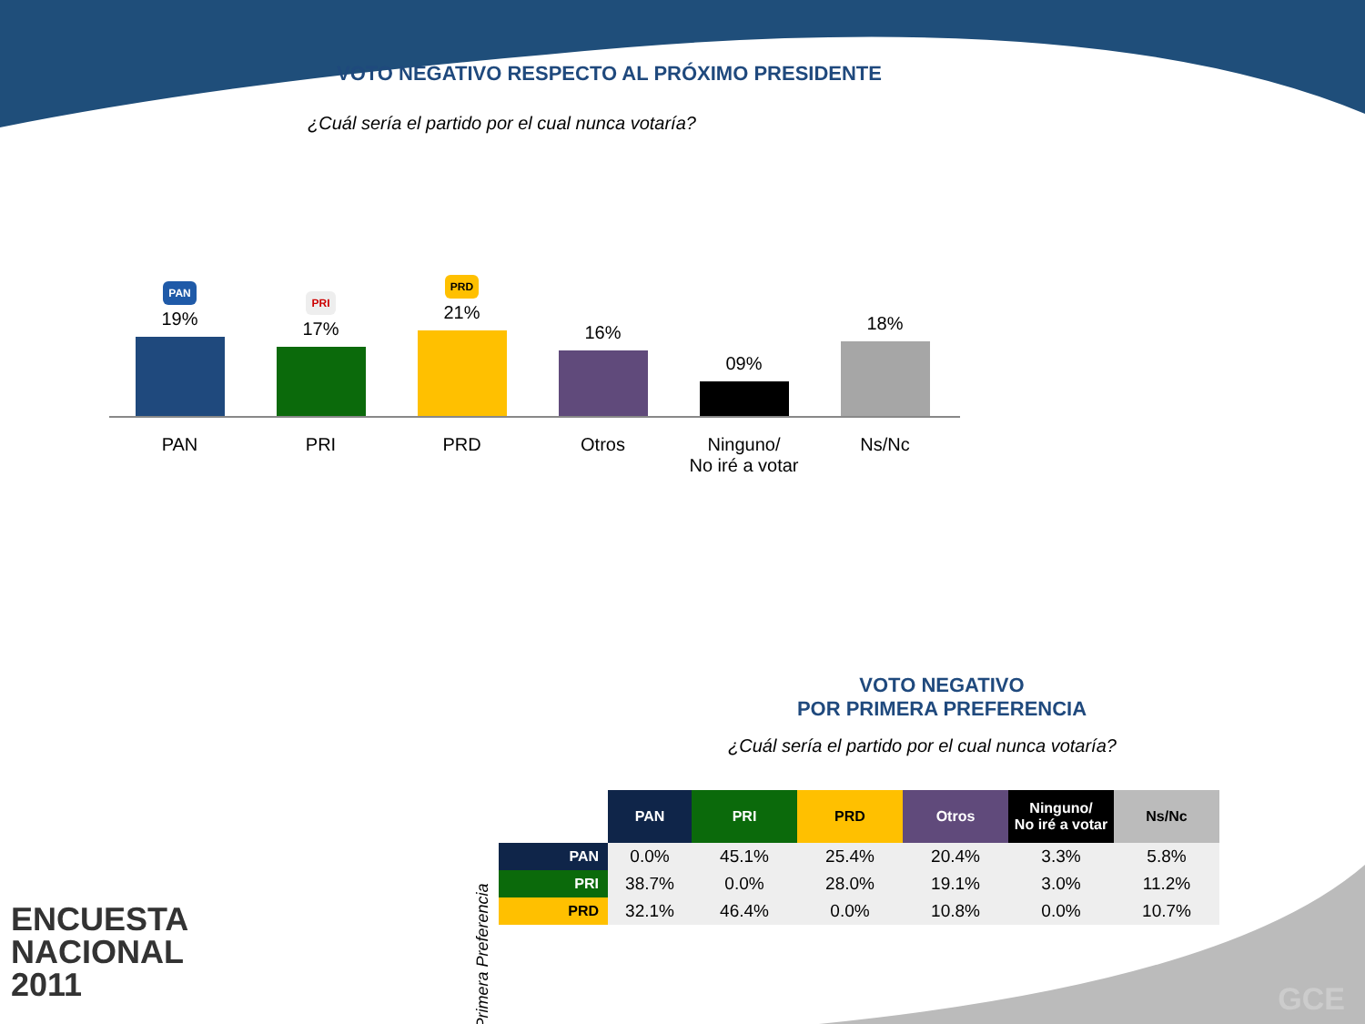VOTO NEGATIVO RESPECTO AL PRÓXIMO PRESIDENTE
¿Cuál sería el partido por el cual nunca votaría?
PAN
19%
PRI
17%
PRD
21%
16%
09%
18%
PAN PRI PRD Otros Ninguno/
No iré a votar
Ns/Nc
VOTO NEGATIVO
POR PRIMERA PREFERENCIA
¿Cuál sería el partido por el cual nunca votaría?
Primera Preferencia
| | PAN | PRI | PRD | Otros | Ninguno/ No iré a votar | Ns/Nc |
| --- | --- | --- | --- | --- | --- | --- |
| PAN | 0.0% | 45.1% | 25.4% | 20.4% | 3.3% | 5.8% |
| PRI | 38.7% | 0.0% | 28.0% | 19.1% | 3.0% | 11.2% |
| PRD | 32.1% | 46.4% | 0.0% | 10.8% | 0.0% | 10.7% |
ENCUESTA
NACIONAL
2011
GCE